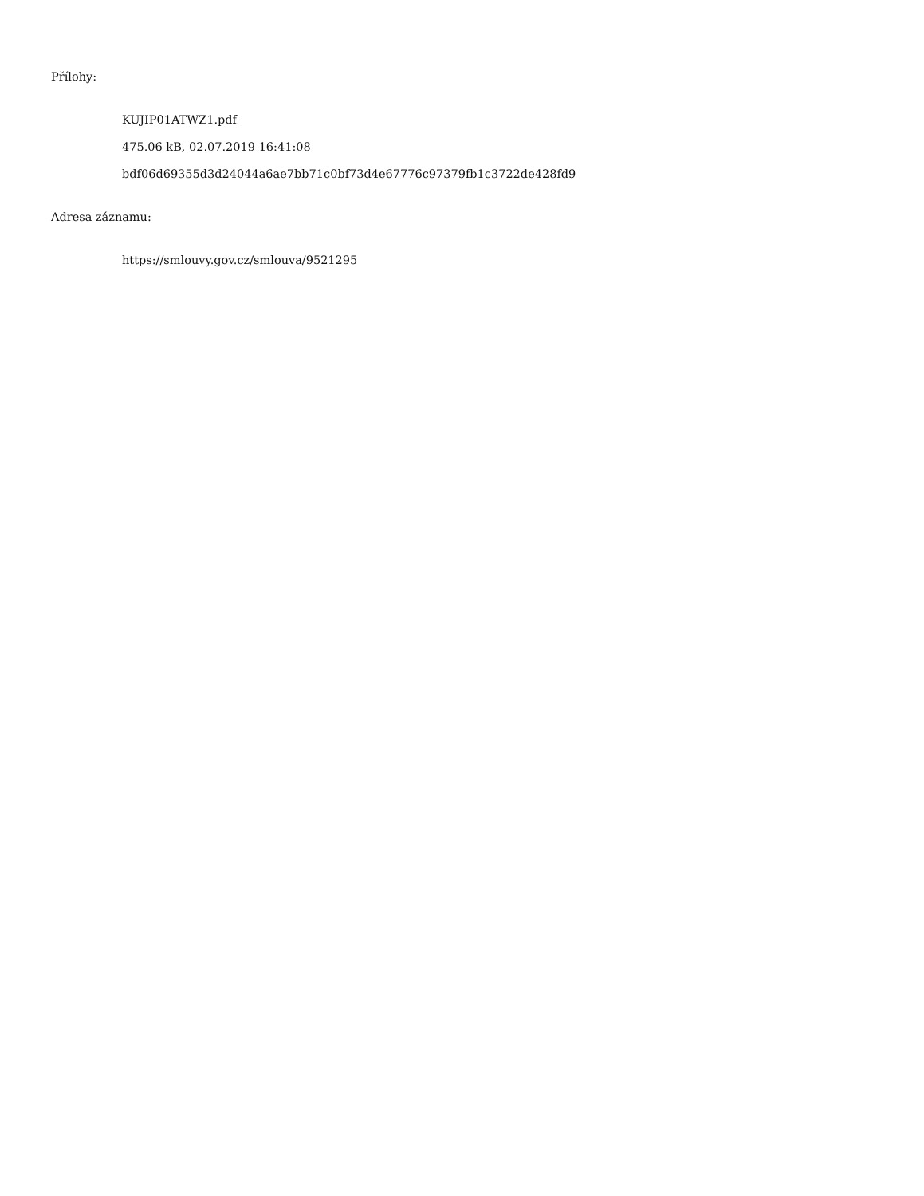Přílohy:
KUJIP01ATWZ1.pdf
475.06 kB, 02.07.2019 16:41:08
bdf06d69355d3d24044a6ae7bb71c0bf73d4e67776c97379fb1c3722de428fd9
Adresa záznamu:
https://smlouvy.gov.cz/smlouva/9521295